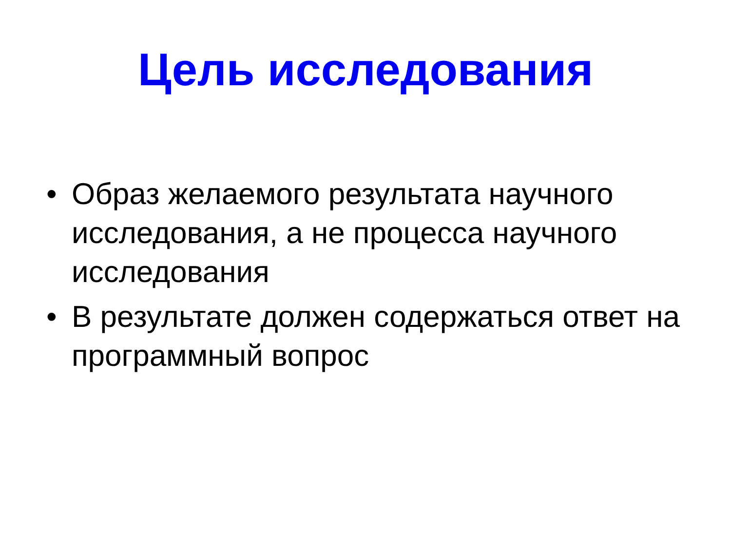Цель исследования
• Образ желаемого результата научного исследования, а не процесса научного исследования
• В результате должен содержаться ответ на программный вопрос